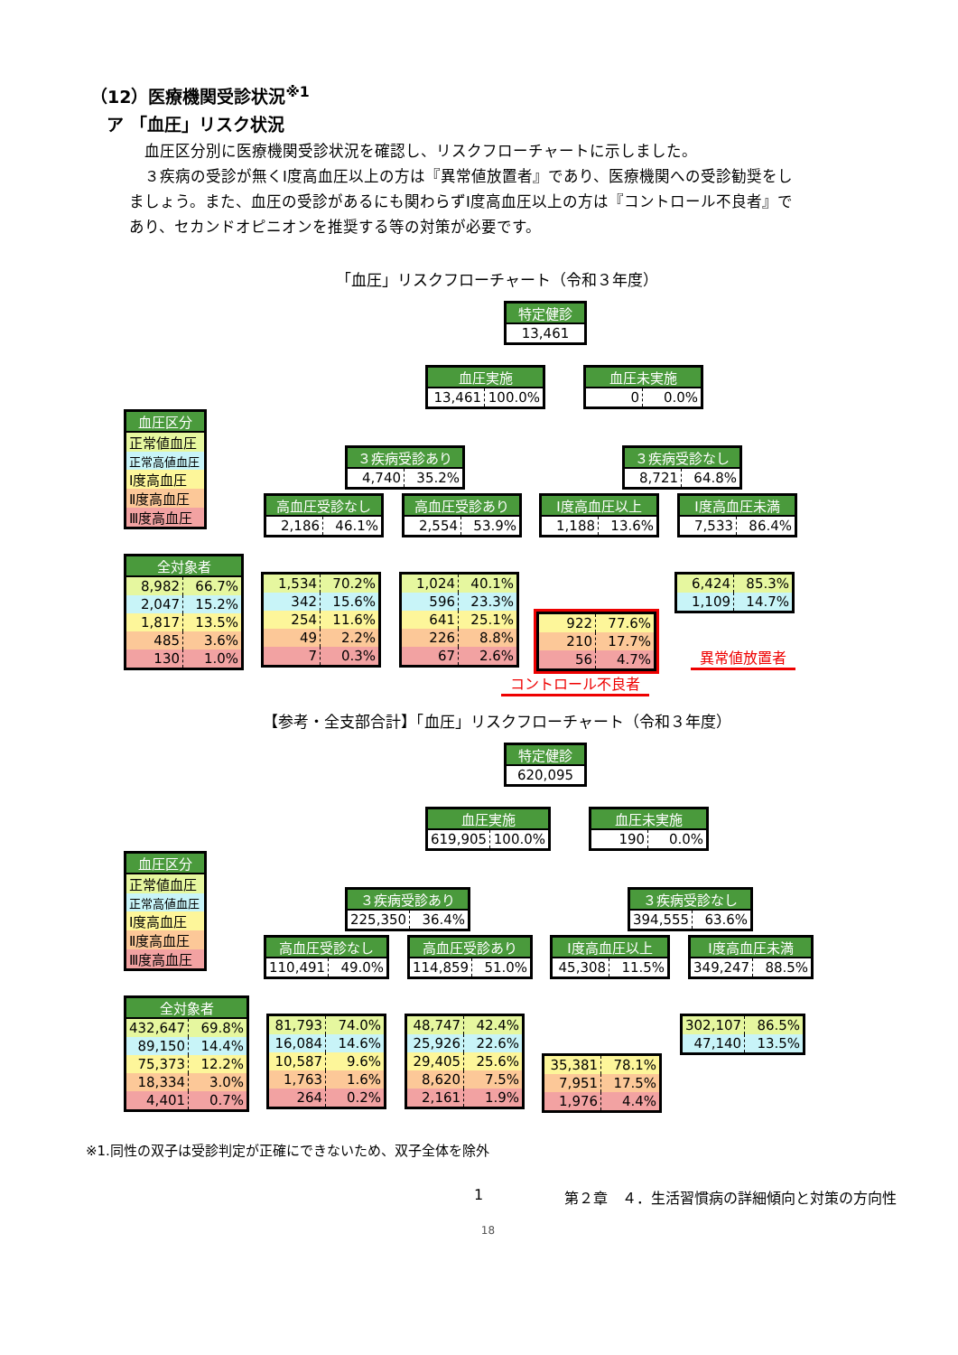（12）医療機関受診状況<sup>※1</sup>
ア 「血圧」リスク状況
　血圧区分別に医療機関受診状況を確認し、リスクフローチャートに示しました。
　３疾病の受診が無くⅠ度高血圧以上の方は『異常値放置者』であり、医療機関への受診勧奨をしましょう。また、血圧の受診があるにも関わらずⅠ度高血圧以上の方は『コントロール不良者』であり、セカンドオピニオンを推奨する等の対策が必要です。
「血圧」リスクフローチャート（令和３年度）
| 特定健診 |
| --- |
| 13,461 |
| 血圧実施 | |
| --- | --- |
| 13,461 | 100.0% |
| 血圧未実施 | |
| --- | --- |
| 0 | 0.0% |
| 血圧区分 |
| --- |
| 正常値血圧 |
| 正常高値血圧 |
| Ⅰ度高血圧 |
| Ⅱ度高血圧 |
| Ⅲ度高血圧 |
| ３疾病受診あり | |
| --- | --- |
| 4,740 | 35.2% |
| ３疾病受診なし | |
| --- | --- |
| 8,721 | 64.8% |
| 高血圧受診なし | |
| --- | --- |
| 2,186 | 46.1% |
| 高血圧受診あり | |
| --- | --- |
| 2,554 | 53.9% |
| Ⅰ度高血圧以上 | |
| --- | --- |
| 1,188 | 13.6% |
| Ⅰ度高血圧未満 | |
| --- | --- |
| 7,533 | 86.4% |
| 全対象者 | |
| --- | --- |
| 8,982 | 66.7% |
| 2,047 | 15.2% |
| 1,817 | 13.5% |
| 485 | 3.6% |
| 130 | 1.0% |
| 1,534 | 70.2% |
| 342 | 15.6% |
| 254 | 11.6% |
| 49 | 2.2% |
| 7 | 0.3% |
| 1,024 | 40.1% |
| 596 | 23.3% |
| 641 | 25.1% |
| 226 | 8.8% |
| 67 | 2.6% |
| 922 | 77.6% |
| 210 | 17.7% |
| 56 | 4.7% |
| 6,424 | 85.3% |
| 1,109 | 14.7% |
異常値放置者
コントロール不良者
【参考・全支部合計】「血圧」リスクフローチャート（令和３年度）
| 特定健診 |
| --- |
| 620,095 |
| 血圧実施 | |
| --- | --- |
| 619,905 | 100.0% |
| 血圧未実施 | |
| --- | --- |
| 190 | 0.0% |
| 血圧区分 |
| --- |
| 正常値血圧 |
| 正常高値血圧 |
| Ⅰ度高血圧 |
| Ⅱ度高血圧 |
| Ⅲ度高血圧 |
| ３疾病受診あり | |
| --- | --- |
| 225,350 | 36.4% |
| ３疾病受診なし | |
| --- | --- |
| 394,555 | 63.6% |
| 高血圧受診なし | |
| --- | --- |
| 110,491 | 49.0% |
| 高血圧受診あり | |
| --- | --- |
| 114,859 | 51.0% |
| Ⅰ度高血圧以上 | |
| --- | --- |
| 45,308 | 11.5% |
| Ⅰ度高血圧未満 | |
| --- | --- |
| 349,247 | 88.5% |
| 全対象者 | |
| --- | --- |
| 432,647 | 69.8% |
| 89,150 | 14.4% |
| 75,373 | 12.2% |
| 18,334 | 3.0% |
| 4,401 | 0.7% |
| 81,793 | 74.0% |
| 16,084 | 14.6% |
| 10,587 | 9.6% |
| 1,763 | 1.6% |
| 264 | 0.2% |
| 48,747 | 42.4% |
| 25,926 | 22.6% |
| 29,405 | 25.6% |
| 8,620 | 7.5% |
| 2,161 | 1.9% |
| 35,381 | 78.1% |
| 7,951 | 17.5% |
| 1,976 | 4.4% |
| 302,107 | 86.5% |
| 47,140 | 13.5% |
※1.同性の双子は受診判定が正確にできないため、双子全体を除外
1 第２章　４．生活習慣病の詳細傾向と対策の方向性
18